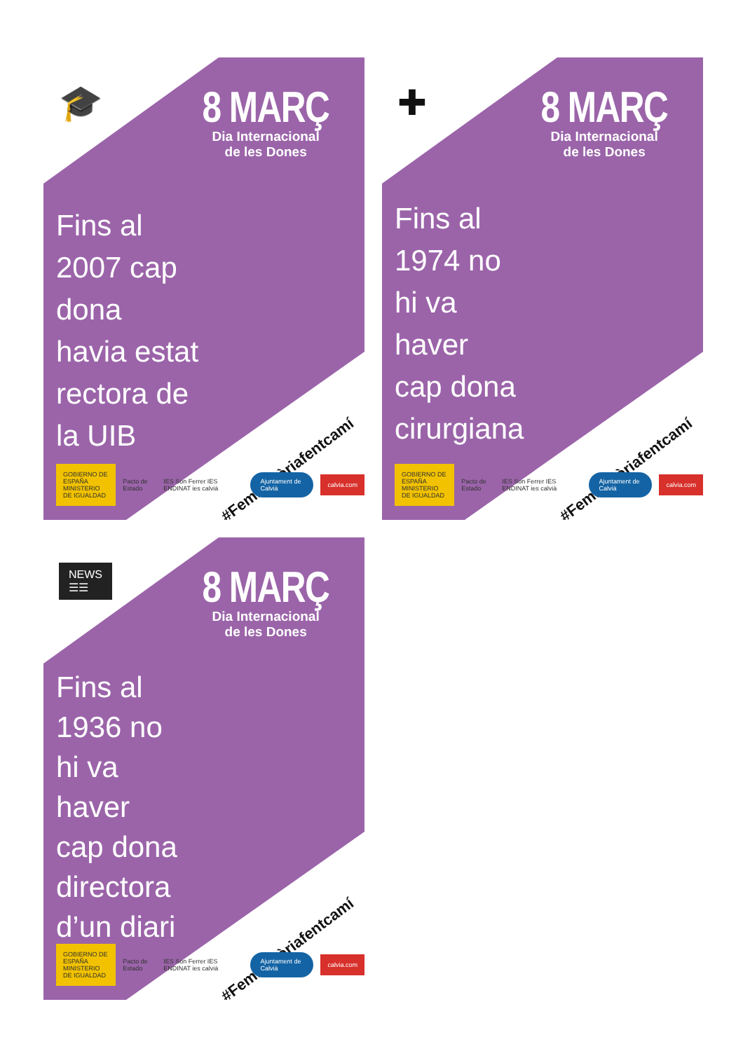🎓
8 MARÇ
Dia Internacional
de les Dones
Fins al
2007 cap
dona
havia estat
rectora de
la UIB
#FemHistòriafentcamí
GOBIERNO DE ESPAÑA MINISTERIO DE IGUALDAD Pacto de Estado IES Son Ferrer IES ENDINAT ies calvià Ajuntament de Calvià calvia.com
✚
8 MARÇ
Dia Internacional
de les Dones
Fins al
1974 no
hi va
haver
cap dona
cirurgiana
#FemHistòriafentcamí
GOBIERNO DE ESPAÑA MINISTERIO DE IGUALDAD Pacto de Estado IES Son Ferrer IES ENDINAT ies calvià Ajuntament de Calvià calvia.com
NEWS
☰☰
8 MARÇ
Dia Internacional
de les Dones
Fins al
1936 no
hi va
haver
cap dona
directora
d’un diari
#FemHistòriafentcamí
GOBIERNO DE ESPAÑA MINISTERIO DE IGUALDAD Pacto de Estado IES Son Ferrer IES ENDINAT ies calvià Ajuntament de Calvià calvia.com